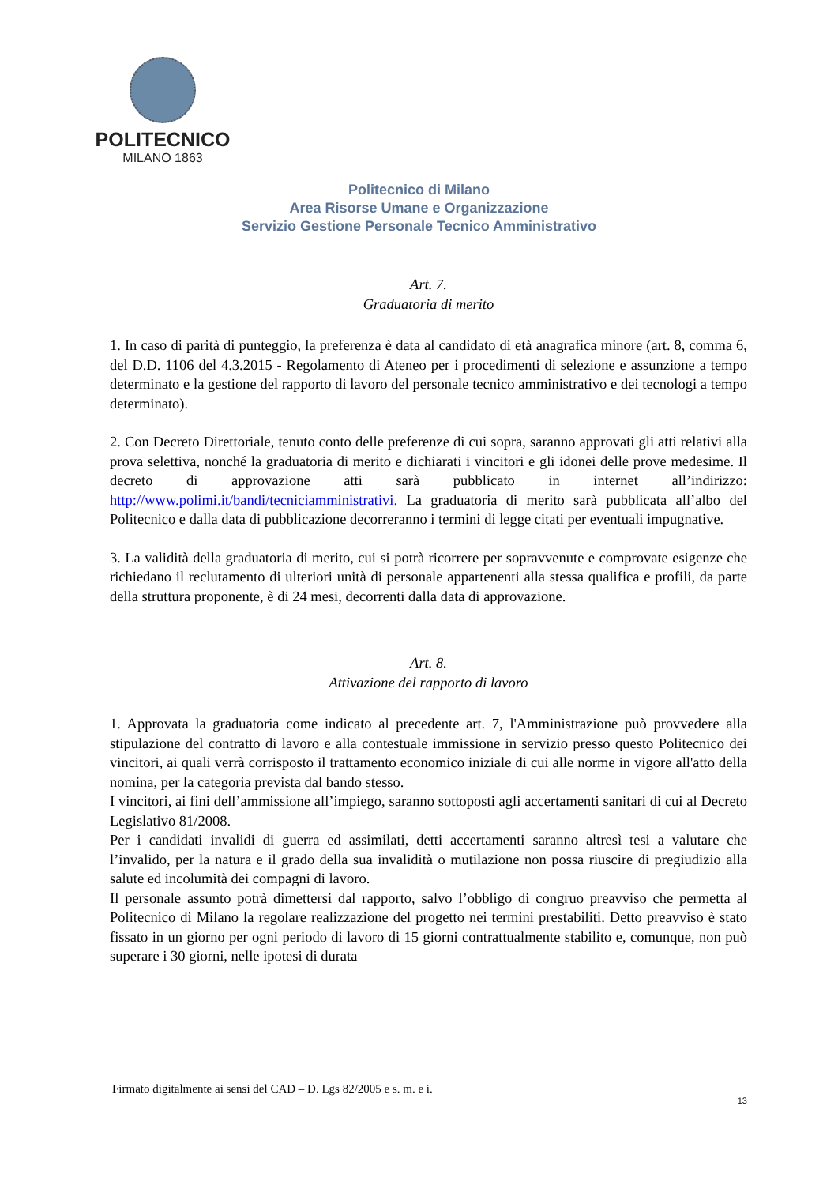POLITECNICO
MILANO 1863
Politecnico di Milano
Area Risorse Umane e Organizzazione
Servizio Gestione Personale Tecnico Amministrativo
Art. 7.
Graduatoria di merito
1. In caso di parità di punteggio, la preferenza è data al candidato di età anagrafica minore (art. 8, comma 6, del D.D. 1106 del 4.3.2015 - Regolamento di Ateneo per i procedimenti di selezione e assunzione a tempo determinato e la gestione del rapporto di lavoro del personale tecnico amministrativo e dei tecnologi a tempo determinato).
2. Con Decreto Direttoriale, tenuto conto delle preferenze di cui sopra, saranno approvati gli atti relativi alla prova selettiva, nonché la graduatoria di merito e dichiarati i vincitori e gli idonei delle prove medesime. Il decreto di approvazione atti sarà pubblicato in internet all’indirizzo: http://www.polimi.it/bandi/tecniciamministrativi. La graduatoria di merito sarà pubblicata all’albo del Politecnico e dalla data di pubblicazione decorreranno i termini di legge citati per eventuali impugnative.
3. La validità della graduatoria di merito, cui si potrà ricorrere per sopravvenute e comprovate esigenze che richiedano il reclutamento di ulteriori unità di personale appartenenti alla stessa qualifica e profili, da parte della struttura proponente, è di 24 mesi, decorrenti dalla data di approvazione.
Art. 8.
Attivazione del rapporto di lavoro
1. Approvata la graduatoria come indicato al precedente art. 7, l'Amministrazione può provvedere alla stipulazione del contratto di lavoro e alla contestuale immissione in servizio presso questo Politecnico dei vincitori, ai quali verrà corrisposto il trattamento economico iniziale di cui alle norme in vigore all'atto della nomina, per la categoria prevista dal bando stesso.
I vincitori, ai fini dell’ammissione all’impiego, saranno sottoposti agli accertamenti sanitari di cui al Decreto Legislativo 81/2008.
Per i candidati invalidi di guerra ed assimilati, detti accertamenti saranno altresì tesi a valutare che l’invalido, per la natura e il grado della sua invalidità o mutilazione non possa riuscire di pregiudizio alla salute ed incolumità dei compagni di lavoro.
Il personale assunto potrà dimettersi dal rapporto, salvo l’obbligo di congruo preavviso che permetta al Politecnico di Milano la regolare realizzazione del progetto nei termini prestabiliti. Detto preavviso è stato fissato in un giorno per ogni periodo di lavoro di 15 giorni contrattualmente stabilito e, comunque, non può superare i 30 giorni, nelle ipotesi di durata
Firmato digitalmente ai sensi del CAD – D. Lgs 82/2005 e s. m. e i.
13